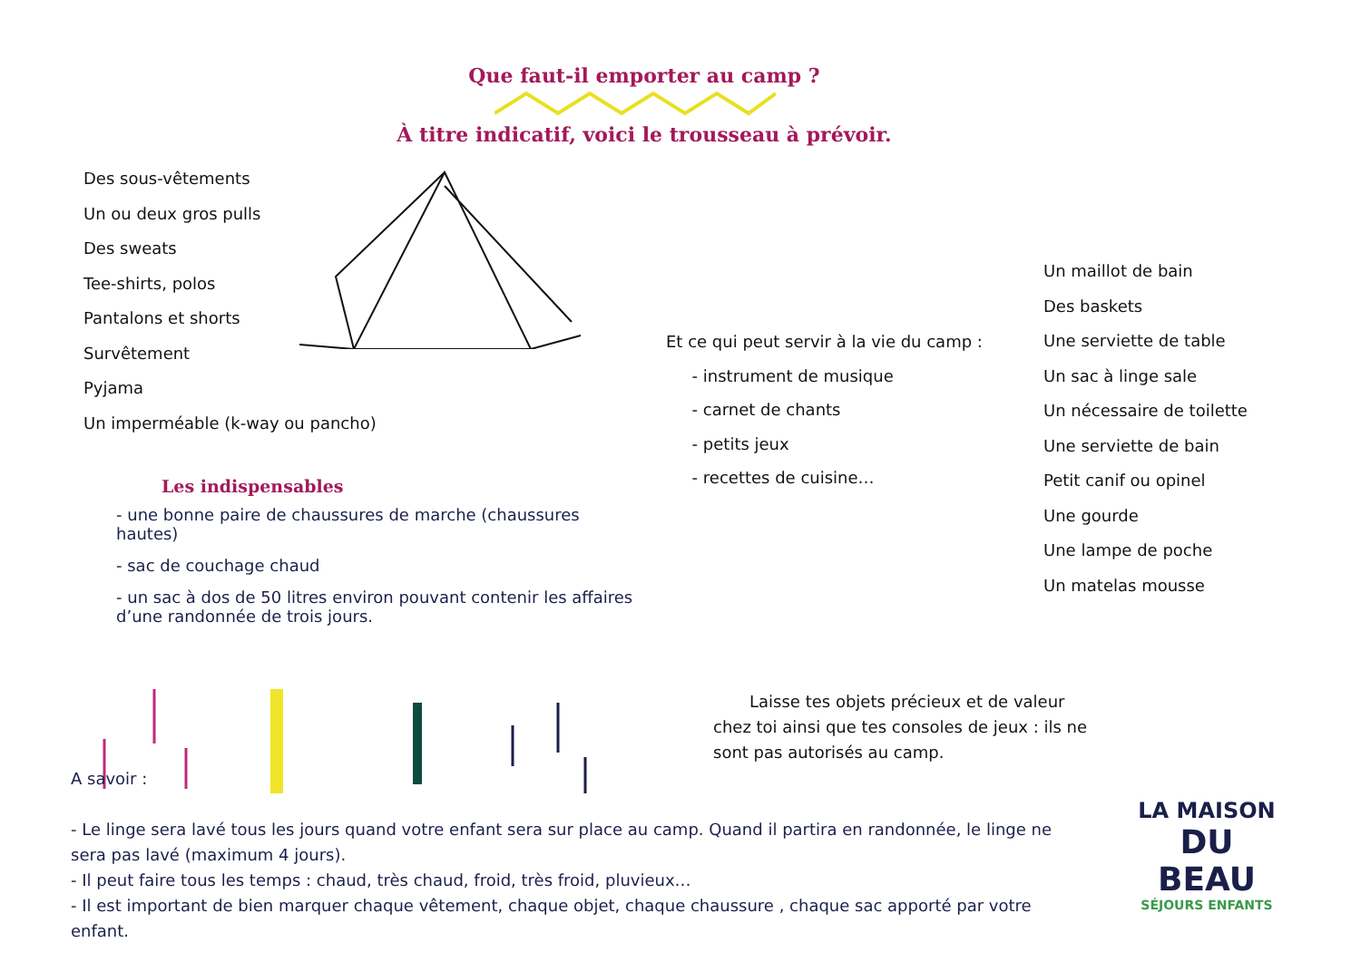Que faut-il emporter au camp ?
À titre indicatif, voici le trousseau à prévoir.
Des sous-vêtements
Un ou deux gros pulls
Des sweats
Tee-shirts, polos
Pantalons et shorts
Survêtement
Pyjama
Un imperméable (k-way ou pancho)
Et ce qui peut servir à la vie du camp :
- instrument de musique
- carnet de chants
- petits jeux
- recettes de cuisine…
Un maillot de bain
Des baskets
Une serviette de table
Un sac à linge sale
Un nécessaire de toilette
Une serviette de bain
Petit canif ou opinel
Une gourde
Une lampe de poche
Un matelas mousse
Les indispensables
- une bonne paire de chaussures de marche (chaussures hautes)
- sac de couchage chaud
- un sac à dos de 50 litres environ pouvant contenir les affaires d’une randonnée de trois jours.
Laisse tes objets précieux et de valeur chez toi ainsi que tes consoles de jeux : ils ne sont pas autorisés au camp.
A savoir :
- Le linge sera lavé tous les jours quand votre enfant sera sur place au camp. Quand il partira en randonnée, le linge ne sera pas lavé (maximum 4 jours).
- Il peut faire tous les temps : chaud, très chaud, froid, très froid, pluvieux…
- Il est important de bien marquer chaque vêtement, chaque objet, chaque chaussure , chaque sac apporté par votre enfant.
LA MAISON
DU BEAU
SÉJOURS ENFANTS